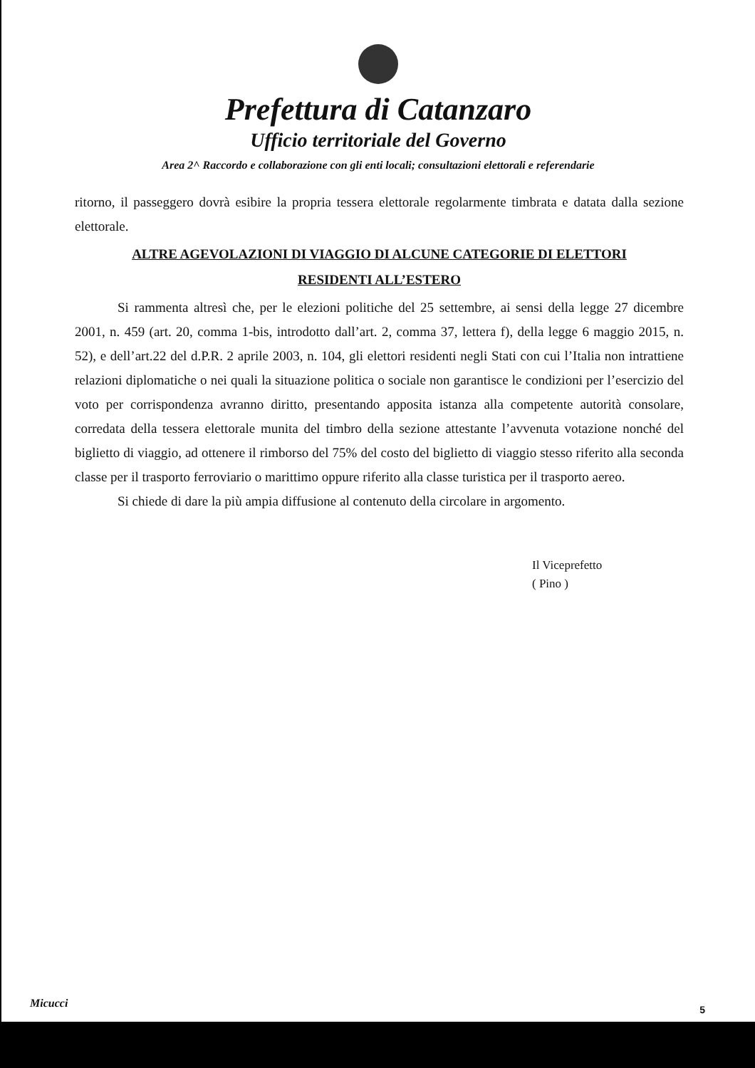Prefettura di Catanzaro
Ufficio territoriale del Governo
Area 2^ Raccordo e collaborazione con gli enti locali; consultazioni elettorali e referendarie
ritorno, il passeggero dovrà esibire la propria tessera elettorale regolarmente timbrata e datata dalla sezione elettorale.
ALTRE AGEVOLAZIONI DI VIAGGIO DI ALCUNE CATEGORIE DI ELETTORI
RESIDENTI ALL’ESTERO
Si rammenta altresì che, per le elezioni politiche del 25 settembre, ai sensi della legge 27 dicembre 2001, n. 459 (art. 20, comma 1-bis, introdotto dall’art. 2, comma 37, lettera f), della legge 6 maggio 2015, n. 52), e dell’art.22 del d.P.R. 2 aprile 2003, n. 104, gli elettori residenti negli Stati con cui l’Italia non intrattiene relazioni diplomatiche o nei quali la situazione politica o sociale non garantisce le condizioni per l’esercizio del voto per corrispondenza avranno diritto, presentando apposita istanza alla competente autorità consolare, corredata della tessera elettorale munita del timbro della sezione attestante l’avvenuta votazione nonché del biglietto di viaggio, ad ottenere il rimborso del 75% del costo del biglietto di viaggio stesso riferito alla seconda classe per il trasporto ferroviario o marittimo oppure riferito alla classe turistica per il trasporto aereo.
Si chiede di dare la più ampia diffusione al contenuto della circolare in argomento.
Il Viceprefetto
( Pino )
Micucci 5